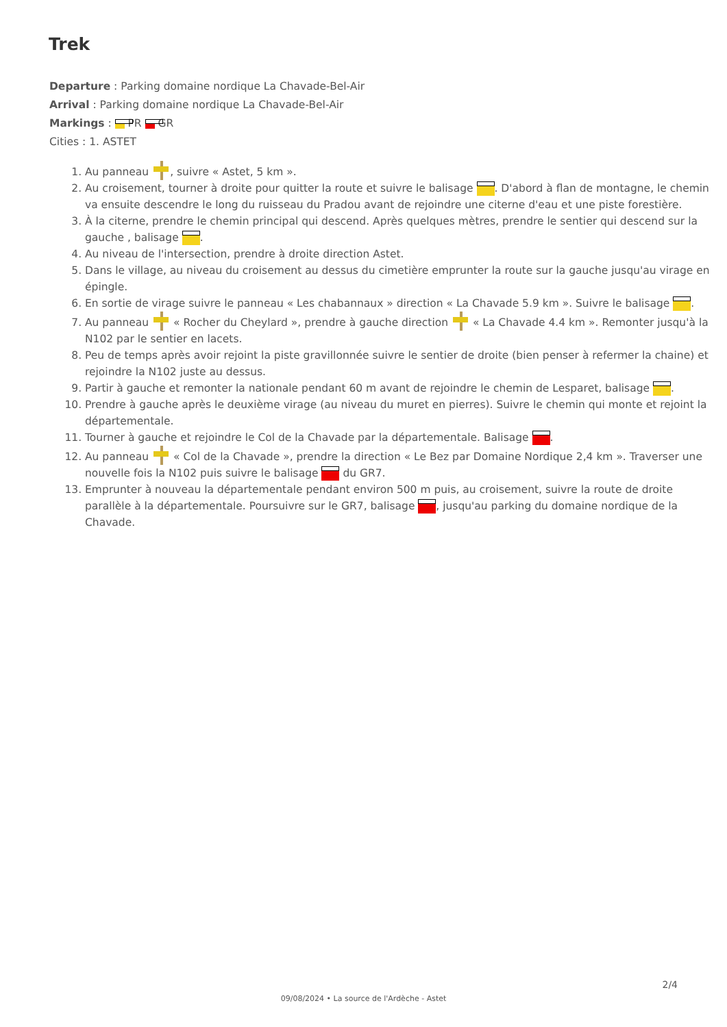Trek
Departure : Parking domaine nordique La Chavade-Bel-Air
Arrival : Parking domaine nordique La Chavade-Bel-Air
Markings : PR GR
Cities : 1. ASTET
1. Au panneau , suivre « Astet, 5 km ».
2. Au croisement, tourner à droite pour quitter la route et suivre le balisage . D'abord à flan de montagne, le chemin va ensuite descendre le long du ruisseau du Pradou avant de rejoindre une citerne d'eau et une piste forestière.
3. À la citerne, prendre le chemin principal qui descend. Après quelques mètres, prendre le sentier qui descend sur la gauche , balisage .
4. Au niveau de l'intersection, prendre à droite direction Astet.
5. Dans le village, au niveau du croisement au dessus du cimetière emprunter la route sur la gauche jusqu'au virage en épingle.
6. En sortie de virage suivre le panneau « Les chabannaux » direction « La Chavade 5.9 km ». Suivre le balisage .
7. Au panneau « Rocher du Cheylard », prendre à gauche direction « La Chavade 4.4 km ». Remonter jusqu'à la N102 par le sentier en lacets.
8. Peu de temps après avoir rejoint la piste gravillonnée suivre le sentier de droite (bien penser à refermer la chaine) et rejoindre la N102 juste au dessus.
9. Partir à gauche et remonter la nationale pendant 60 m avant de rejoindre le chemin de Lesparet, balisage .
10. Prendre à gauche après le deuxième virage (au niveau du muret en pierres). Suivre le chemin qui monte et rejoint la départementale.
11. Tourner à gauche et rejoindre le Col de la Chavade par la départementale. Balisage .
12. Au panneau « Col de la Chavade », prendre la direction « Le Bez par Domaine Nordique 2,4 km ». Traverser une nouvelle fois la N102 puis suivre le balisage du GR7.
13. Emprunter à nouveau la départementale pendant environ 500 m puis, au croisement, suivre la route de droite parallèle à la départementale. Poursuivre sur le GR7, balisage , jusqu'au parking du domaine nordique de la Chavade.
2/4
09/08/2024 • La source de l'Ardèche - Astet